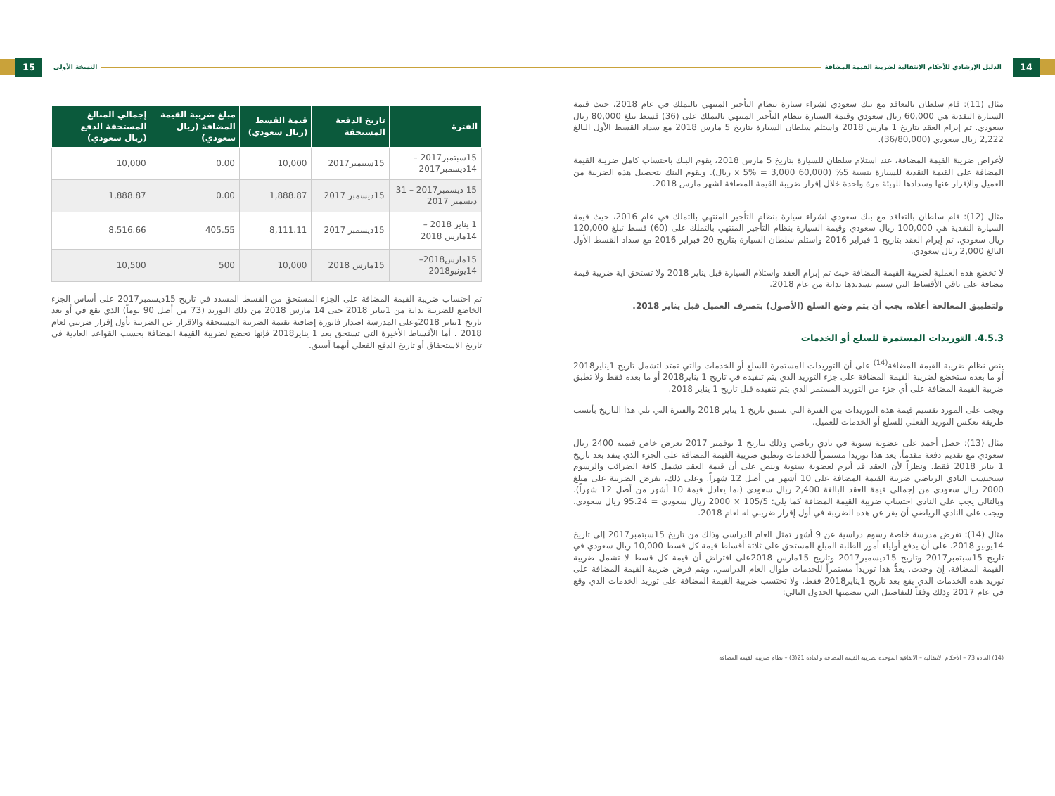15
النسخة الأولى
الدليل الإرشادي للأحكام الانتقالية لضريبة القيمة المضافة
14
مثال (11): قام سلطان بالتعاقد مع بنك سعودي لشراء سيارة بنظام التأجير المنتهي بالتملك في عام 2018، حيث قيمة السيارة النقدية هي 60,000 ريال سعودي وقيمة السيارة بنظام التأجير المنتهي بالتملك على (36) قسط تبلغ 80,000 ريال سعودي. تم إبرام العقد بتاريخ 1 مارس 2018 واستلم سلطان السيارة بتاريخ 5 مارس 2018 مع سداد القسط الأول البالغ 2,222 ريال سعودي (36/80,000).
لأغراض ضريبة القيمة المضافة، عند استلام سلطان للسيارة بتاريخ 5 مارس 2018، يقوم البنك باحتساب كامل ضريبة القيمة المضافة على القيمة النقدية للسيارة بنسبة 5% (60,000 x 5% = 3,000 ريال). ويقوم البنك بتحصيل هذه الضريبة من العميل والإقرار عنها وسدادها للهيئة مرة واحدة خلال إقرار ضريبة القيمة المضافة لشهر مارس 2018.
مثال (12): قام سلطان بالتعاقد مع بنك سعودي لشراء سيارة بنظام التأجير المنتهي بالتملك في عام 2016، حيث قيمة السيارة النقدية هي 100,000 ريال سعودي وقيمة السيارة بنظام التأجير المنتهي بالتملك على (60) قسط تبلغ 120,000 ريال سعودي. تم إبرام العقد بتاريخ 1 فبراير 2016 واستلم سلطان السيارة بتاريخ 20 فبراير 2016 مع سداد القسط الأول البالغ 2,000 ريال سعودي.
لا تخضع هذه العملية لضريبة القيمة المضافة حيث تم إبرام العقد واستلام السيارة قبل يناير 2018 ولا تستحق اية ضريبة قيمة مضافة على باقي الأقساط التي سيتم تسديدها بداية من عام 2018.
ولتطبيق المعالجة أعلاه، يجب أن يتم وضع السلع (الأصول) بتصرف العميل قبل يناير 2018.
4.5.3. التوريدات المستمرة للسلع أو الخدمات
ينص نظام ضريبة القيمة المضافة<sup>(14)</sup> على أن التوريدات المستمرة للسلع أو الخدمات والتي تمتد لتشمل تاريخ 1يناير2018 أو ما بعده ستخضع لضريبة القيمة المضافة على جزء التوريد الذي يتم تنفيذه في تاريخ 1 يناير2018 أو ما بعده فقط ولا تطبق ضريبة القيمة المضافة على أي جزء من التوريد المستمر الذي يتم تنفيذه قبل تاريخ 1 يناير 2018.
ويجب على المورد تقسيم قيمة هذه التوريدات بين الفترة التي تسبق تاريخ 1 يناير 2018 والفترة التي تلي هذا التاريخ بأنسب طريقة تعكس التوريد الفعلي للسلع أو الخدمات للعميل.
مثال (13): حصل أحمد على عضوية سنوية في نادي رياضي وذلك بتاريخ 1 نوفمبر 2017 بعرض خاص قيمته 2400 ريال سعودي مع تقديم دفعة مقدماً. يعد هذا توريدا مستمراً للخدمات وتطبق ضريبة القيمة المضافة على الجزء الذي ينفذ بعد تاريخ 1 يناير 2018 فقط. ونظراً لأن العقد قد أبرم لعضوية سنوية وينص على أن قيمة العقد تشمل كافة الضرائب والرسوم سيحتسب النادي الرياضي ضريبة القيمة المضافة على 10 أشهر من أصل 12 شهراً. وعلى ذلك، تفرض الضريبة على مبلغ 2000 ريال سعودي من إجمالي قيمة العقد البالغة 2,400 ريال سعودي (بما يعادل قيمة 10 أشهر من أصل 12 شهراً). وبالتالي يجب على النادي احتساب ضريبة القيمة المضافة كما يلي: 105/5 × 2000 ريال سعودي = 95.24 ريال سعودي. ويجب على النادي الرياضي أن يقر عن هذه الضريبة في أول إقرار ضريبي له لعام 2018.
مثال (14): تفرض مدرسة خاصة رسوم دراسية عن 9 أشهر تمثل العام الدراسي وذلك من تاريخ 15سبتمبر2017 إلى تاريخ 14يونيو 2018. على أن يدفع أولياء أمور الطلبة المبلغ المستحق على ثلاثة أقساط قيمة كل قسط 10,000 ريال سعودي في تاريخ 15سبتمبر2017 وتاريخ 15ديسمبر2017 وتاريخ 15مارس 2018على افتراض أن قيمة كل قسط لا تشمل ضريبة القيمة المضافة، إن وجدت. يعدُّ هذا توريداً مستمراً للخدمات طوال العام الدراسي، ويتم فرض ضريبة القيمة المضافة على توريد هذه الخدمات الذي يقع بعد تاريخ 1يناير2018 فقط، ولا تحتسب ضريبة القيمة المضافة على توريد الخدمات الذي وقع في عام 2017 وذلك وفقاً للتفاصيل التي يتضمنها الجدول التالي:
(14) المادة 73 – الأحكام الانتقالية – الاتفاقية الموحدة لضريبة القيمة المضافة والمادة 21(3) – نظام ضريبة القيمة المضافة
| الفترة | تاريخ الدفعة المستحقة | قيمة القسط (ريال سعودي) | مبلغ ضريبة القيمة المضافة (ريال سعودي) | إجمالي المبالغ المستحقة الدفع (ريال سعودي) |
| --- | --- | --- | --- | --- |
| 15سبتمبر2017 – 14ديسمبر2017 | 15سبتمبر2017 | 10,000 | 0.00 | 10,000 |
| 15 ديسمبر2017 – 31 ديسمبر 2017 | 15ديسمبر 2017 | 1,888.87 | 0.00 | 1,888.87 |
| 1 يناير 2018 – 14مارس 2018 | 15ديسمبر 2017 | 8,111.11 | 405.55 | 8,516.66 |
| 15مارس2018– 14يونيو2018 | 15مارس 2018 | 10,000 | 500 | 10,500 |
تم احتساب ضريبة القيمة المضافة على الجزء المستحق من القسط المسدد في تاريخ 15ديسمبر2017 على أساس الجزء الخاضع للضريبة بداية من 1يناير 2018 حتى 14 مارس 2018 من ذلك التوريد (73 من أصل 90 يوماً) الذي يقع في أو بعد تاريخ 1يناير 2018وعلى المدرسة اصدار فاتورة إضافية بقيمة الضريبة المستحقة والاقرار عن الضريبة بأول إقرار ضريبي لعام 2018 . أما الأقساط الأخيرة التي تستحق بعد 1 يناير2018 فإنها تخضع لضريبة القيمة المضافة بحسب القواعد العادية في تاريخ الاستحقاق أو تاريخ الدفع الفعلي أيهما أسبق.